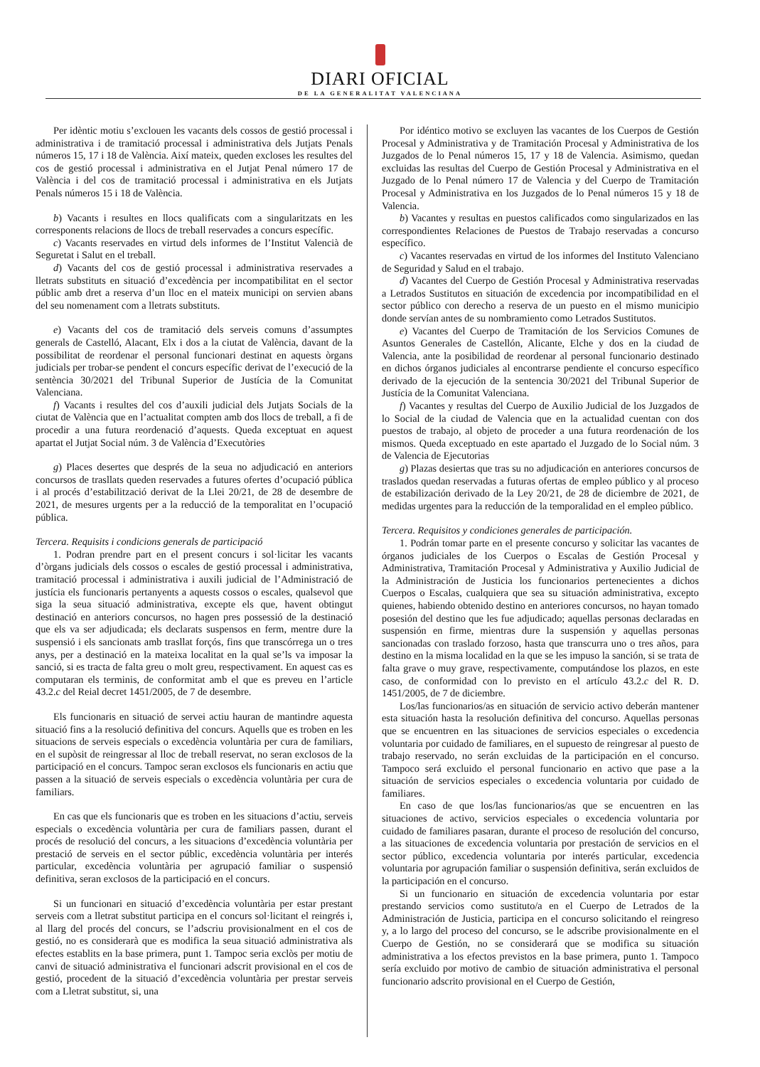DIARI OFICIAL
DE LA GENERALITAT VALENCIANA
Per idèntic motiu s’exclouen les vacants dels cossos de gestió processal i administrativa i de tramitació processal i administrativa dels Jutjats Penals números 15, 17 i 18 de València. Així mateix, queden excloses les resultes del cos de gestió processal i administrativa en el Jutjat Penal número 17 de València i del cos de tramitació processal i administrativa en els Jutjats Penals números 15 i 18 de València.
b) Vacants i resultes en llocs qualificats com a singularitzats en les corresponents relacions de llocs de treball reservades a concurs específic.
c) Vacants reservades en virtud dels informes de l’Institut Valencià de Seguretat i Salut en el treball.
d) Vacants del cos de gestió processal i administrativa reservades a lletrats substituts en situació d’excedència per incompatibilitat en el sector públic amb dret a reserva d’un lloc en el mateix municipi on servien abans del seu nomenament com a lletrats substituts.
e) Vacants del cos de tramitació dels serveis comuns d’assumptes generals de Castelló, Alacant, Elx i dos a la ciutat de València, davant de la possibilitat de reordenar el personal funcionari destinat en aquests òrgans judicials per trobar-se pendent el concurs específic derivat de l’execució de la sentència 30/2021 del Tribunal Superior de Justícia de la Comunitat Valenciana.
f) Vacants i resultes del cos d’auxili judicial dels Jutjats Socials de la ciutat de València que en l’actualitat compten amb dos llocs de treball, a fi de procedir a una futura reordenació d’aquests. Queda exceptuat en aquest apartat el Jutjat Social núm. 3 de València d’Executòries
g) Places desertes que després de la seua no adjudicació en anteriors concursos de trasllats queden reservades a futures ofertes d’ocupació pública i al procés d’estabilització derivat de la Llei 20/21, de 28 de desembre de 2021, de mesures urgents per a la reducció de la temporalitat en l’ocupació pública.
Tercera. Requisits i condicions generals de participació
1. Podran prendre part en el present concurs i sol·licitar les vacants d’òrgans judicials dels cossos o escales de gestió processal i administrativa, tramitació processal i administrativa i auxili judicial de l’Administració de justícia els funcionaris pertanyents a aquests cossos o escales, qualsevol que siga la seua situació administrativa, excepte els que, havent obtingut destinació en anteriors concursos, no hagen pres possessió de la destinació que els va ser adjudicada; els declarats suspensos en ferm, mentre dure la suspensió i els sancionats amb trasllat forçós, fins que transcórrega un o tres anys, per a destinació en la mateixa localitat en la qual se’ls va imposar la sanció, si es tracta de falta greu o molt greu, respectivament. En aquest cas es computaran els terminis, de conformitat amb el que es preveu en l’article 43.2.c del Reial decret 1451/2005, de 7 de desembre.
Els funcionaris en situació de servei actiu hauran de mantindre aquesta situació fins a la resolució definitiva del concurs. Aquells que es troben en les situacions de serveis especials o excedència voluntària per cura de familiars, en el supòsit de reingressar al lloc de treball reservat, no seran exclosos de la participació en el concurs. Tampoc seran exclosos els funcionaris en actiu que passen a la situació de serveis especials o excedència voluntària per cura de familiars.
En cas que els funcionaris que es troben en les situacions d’actiu, serveis especials o excedència voluntària per cura de familiars passen, durant el procés de resolució del concurs, a les situacions d’excedència voluntària per prestació de serveis en el sector públic, excedència voluntària per interés particular, excedència voluntària per agrupació familiar o suspensió definitiva, seran exclosos de la participació en el concurs.
Si un funcionari en situació d’excedència voluntària per estar prestant serveis com a lletrat substitut participa en el concurs sol·licitant el reingrés i, al llarg del procés del concurs, se l’adscriu provisionalment en el cos de gestió, no es considerarà que es modifica la seua situació administrativa als efectes establits en la base primera, punt 1. Tampoc seria exclòs per motiu de canvi de situació administrativa el funcionari adscrit provisional en el cos de gestió, procedent de la situació d’excedència voluntària per prestar serveis com a Lletrat substitut, si, una
Por idéntico motivo se excluyen las vacantes de los Cuerpos de Gestión Procesal y Administrativa y de Tramitación Procesal y Administrativa de los Juzgados de lo Penal números 15, 17 y 18 de Valencia. Asimismo, quedan excluidas las resultas del Cuerpo de Gestión Procesal y Administrativa en el Juzgado de lo Penal número 17 de Valencia y del Cuerpo de Tramitación Procesal y Administrativa en los Juzgados de lo Penal números 15 y 18 de Valencia.
b) Vacantes y resultas en puestos calificados como singularizados en las correspondientes Relaciones de Puestos de Trabajo reservadas a concurso específico.
c) Vacantes reservadas en virtud de los informes del Instituto Valenciano de Seguridad y Salud en el trabajo.
d) Vacantes del Cuerpo de Gestión Procesal y Administrativa reservadas a Letrados Sustitutos en situación de excedencia por incompatibilidad en el sector público con derecho a reserva de un puesto en el mismo municipio donde servían antes de su nombramiento como Letrados Sustitutos.
e) Vacantes del Cuerpo de Tramitación de los Servicios Comunes de Asuntos Generales de Castellón, Alicante, Elche y dos en la ciudad de Valencia, ante la posibilidad de reordenar al personal funcionario destinado en dichos órganos judiciales al encontrarse pendiente el concurso específico derivado de la ejecución de la sentencia 30/2021 del Tribunal Superior de Justícia de la Comunitat Valenciana.
f) Vacantes y resultas del Cuerpo de Auxilio Judicial de los Juzgados de lo Social de la ciudad de Valencia que en la actualidad cuentan con dos puestos de trabajo, al objeto de proceder a una futura reordenación de los mismos. Queda exceptuado en este apartado el Juzgado de lo Social núm. 3 de Valencia de Ejecutorias
g) Plazas desiertas que tras su no adjudicación en anteriores concursos de traslados quedan reservadas a futuras ofertas de empleo público y al proceso de estabilización derivado de la Ley 20/21, de 28 de diciembre de 2021, de medidas urgentes para la reducción de la temporalidad en el empleo público.
Tercera. Requisitos y condiciones generales de participación.
1. Podrán tomar parte en el presente concurso y solicitar las vacantes de órganos judiciales de los Cuerpos o Escalas de Gestión Procesal y Administrativa, Tramitación Procesal y Administrativa y Auxilio Judicial de la Administración de Justicia los funcionarios pertenecientes a dichos Cuerpos o Escalas, cualquiera que sea su situación administrativa, excepto quienes, habiendo obtenido destino en anteriores concursos, no hayan tomado posesión del destino que les fue adjudicado; aquellas personas declaradas en suspensión en firme, mientras dure la suspensión y aquellas personas sancionadas con traslado forzoso, hasta que transcurra uno o tres años, para destino en la misma localidad en la que se les impuso la sanción, si se trata de falta grave o muy grave, respectivamente, computándose los plazos, en este caso, de conformidad con lo previsto en el artículo 43.2.c del R. D. 1451/2005, de 7 de diciembre.
Los/las funcionarios/as en situación de servicio activo deberán mantener esta situación hasta la resolución definitiva del concurso. Aquellas personas que se encuentren en las situaciones de servicios especiales o excedencia voluntaria por cuidado de familiares, en el supuesto de reingresar al puesto de trabajo reservado, no serán excluidas de la participación en el concurso. Tampoco será excluido el personal funcionario en activo que pase a la situación de servicios especiales o excedencia voluntaria por cuidado de familiares.
En caso de que los/las funcionarios/as que se encuentren en las situaciones de activo, servicios especiales o excedencia voluntaria por cuidado de familiares pasaran, durante el proceso de resolución del concurso, a las situaciones de excedencia voluntaria por prestación de servicios en el sector público, excedencia voluntaria por interés particular, excedencia voluntaria por agrupación familiar o suspensión definitiva, serán excluidos de la participación en el concurso.
Si un funcionario en situación de excedencia voluntaria por estar prestando servicios como sustituto/a en el Cuerpo de Letrados de la Administración de Justicia, participa en el concurso solicitando el reingreso y, a lo largo del proceso del concurso, se le adscribe provisionalmente en el Cuerpo de Gestión, no se considerará que se modifica su situación administrativa a los efectos previstos en la base primera, punto 1. Tampoco sería excluido por motivo de cambio de situación administrativa el personal funcionario adscrito provisional en el Cuerpo de Gestión,